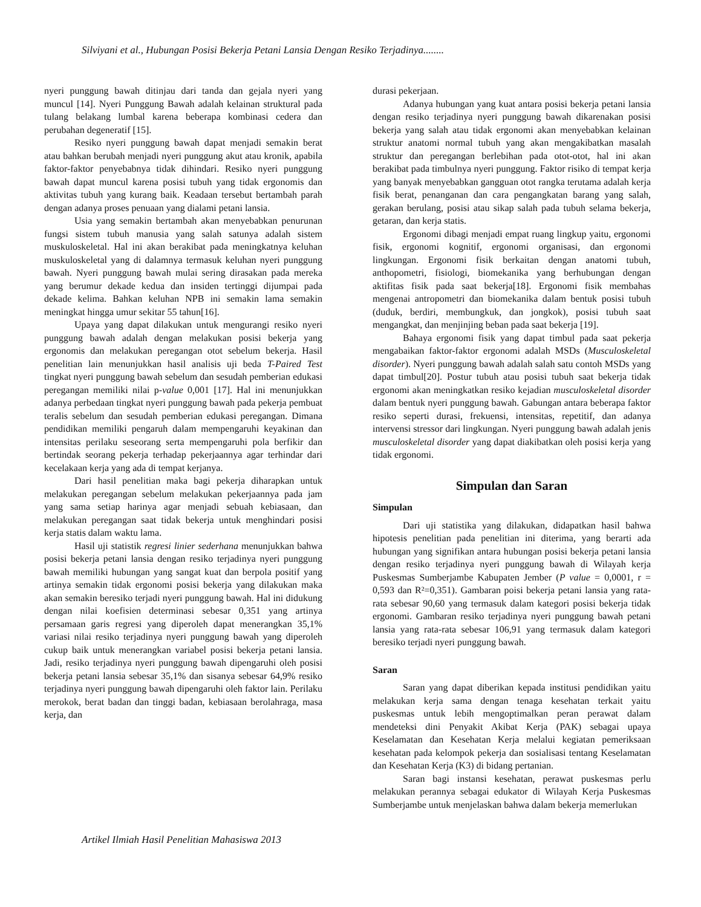Silviyani et al., Hubungan Posisi Bekerja Petani Lansia Dengan Resiko Terjadinya........
nyeri punggung bawah ditinjau dari tanda dan gejala nyeri yang muncul [14]. Nyeri Punggung Bawah adalah kelainan struktural pada tulang belakang lumbal karena beberapa kombinasi cedera dan perubahan degeneratif [15].
Resiko nyeri punggung bawah dapat menjadi semakin berat atau bahkan berubah menjadi nyeri punggung akut atau kronik, apabila faktor-faktor penyebabnya tidak dihindari. Resiko nyeri punggung bawah dapat muncul karena posisi tubuh yang tidak ergonomis dan aktivitas tubuh yang kurang baik. Keadaan tersebut bertambah parah dengan adanya proses penuaan yang dialami petani lansia.
Usia yang semakin bertambah akan menyebabkan penurunan fungsi sistem tubuh manusia yang salah satunya adalah sistem muskuloskeletal. Hal ini akan berakibat pada meningkatnya keluhan muskuloskeletal yang di dalamnya termasuk keluhan nyeri punggung bawah. Nyeri punggung bawah mulai sering dirasakan pada mereka yang berumur dekade kedua dan insiden tertinggi dijumpai pada dekade kelima. Bahkan keluhan NPB ini semakin lama semakin meningkat hingga umur sekitar 55 tahun[16].
Upaya yang dapat dilakukan untuk mengurangi resiko nyeri punggung bawah adalah dengan melakukan posisi bekerja yang ergonomis dan melakukan peregangan otot sebelum bekerja. Hasil penelitian lain menunjukkan hasil analisis uji beda T-Paired Test tingkat nyeri punggung bawah sebelum dan sesudah pemberian edukasi peregangan memiliki nilai p-value 0,001 [17]. Hal ini menunjukkan adanya perbedaan tingkat nyeri punggung bawah pada pekerja pembuat teralis sebelum dan sesudah pemberian edukasi peregangan. Dimana pendidikan memiliki pengaruh dalam mempengaruhi keyakinan dan intensitas perilaku seseorang serta mempengaruhi pola berfikir dan bertindak seorang pekerja terhadap pekerjaannya agar terhindar dari kecelakaan kerja yang ada di tempat kerjanya.
Dari hasil penelitian maka bagi pekerja diharapkan untuk melakukan peregangan sebelum melakukan pekerjaannya pada jam yang sama setiap harinya agar menjadi sebuah kebiasaan, dan melakukan peregangan saat tidak bekerja untuk menghindari posisi kerja statis dalam waktu lama.
Hasil uji statistik regresi linier sederhana menunjukkan bahwa posisi bekerja petani lansia dengan resiko terjadinya nyeri punggung bawah memiliki hubungan yang sangat kuat dan berpola positif yang artinya semakin tidak ergonomi posisi bekerja yang dilakukan maka akan semakin beresiko terjadi nyeri punggung bawah. Hal ini didukung dengan nilai koefisien determinasi sebesar 0,351 yang artinya persamaan garis regresi yang diperoleh dapat menerangkan 35,1% variasi nilai resiko terjadinya nyeri punggung bawah yang diperoleh cukup baik untuk menerangkan variabel posisi bekerja petani lansia. Jadi, resiko terjadinya nyeri punggung bawah dipengaruhi oleh posisi bekerja petani lansia sebesar 35,1% dan sisanya sebesar 64,9% resiko terjadinya nyeri punggung bawah dipengaruhi oleh faktor lain. Perilaku merokok, berat badan dan tinggi badan, kebiasaan berolahraga, masa kerja, dan
durasi pekerjaan.
Adanya hubungan yang kuat antara posisi bekerja petani lansia dengan resiko terjadinya nyeri punggung bawah dikarenakan posisi bekerja yang salah atau tidak ergonomi akan menyebabkan kelainan struktur anatomi normal tubuh yang akan mengakibatkan masalah struktur dan peregangan berlebihan pada otot-otot, hal ini akan berakibat pada timbulnya nyeri punggung. Faktor risiko di tempat kerja yang banyak menyebabkan gangguan otot rangka terutama adalah kerja fisik berat, penanganan dan cara pengangkatan barang yang salah, gerakan berulang, posisi atau sikap salah pada tubuh selama bekerja, getaran, dan kerja statis.
Ergonomi dibagi menjadi empat ruang lingkup yaitu, ergonomi fisik, ergonomi kognitif, ergonomi organisasi, dan ergonomi lingkungan. Ergonomi fisik berkaitan dengan anatomi tubuh, anthopometri, fisiologi, biomekanika yang berhubungan dengan aktifitas fisik pada saat bekerja[18]. Ergonomi fisik membahas mengenai antropometri dan biomekanika dalam bentuk posisi tubuh (duduk, berdiri, membungkuk, dan jongkok), posisi tubuh saat mengangkat, dan menjinjing beban pada saat bekerja [19].
Bahaya ergonomi fisik yang dapat timbul pada saat pekerja mengabaikan faktor-faktor ergonomi adalah MSDs (Musculoskeletal disorder). Nyeri punggung bawah adalah salah satu contoh MSDs yang dapat timbul[20]. Postur tubuh atau posisi tubuh saat bekerja tidak ergonomi akan meningkatkan resiko kejadian musculoskeletal disorder dalam bentuk nyeri punggung bawah. Gabungan antara beberapa faktor resiko seperti durasi, frekuensi, intensitas, repetitif, dan adanya intervensi stressor dari lingkungan. Nyeri punggung bawah adalah jenis musculoskeletal disorder yang dapat diakibatkan oleh posisi kerja yang tidak ergonomi.
Simpulan dan Saran
Simpulan
Dari uji statistika yang dilakukan, didapatkan hasil bahwa hipotesis penelitian pada penelitian ini diterima, yang berarti ada hubungan yang signifikan antara hubungan posisi bekerja petani lansia dengan resiko terjadinya nyeri punggung bawah di Wilayah kerja Puskesmas Sumberjambe Kabupaten Jember (P value = 0,0001, r = 0,593 dan R²=0,351). Gambaran poisi bekerja petani lansia yang rata-rata sebesar 90,60 yang termasuk dalam kategori posisi bekerja tidak ergonomi. Gambaran resiko terjadinya nyeri punggung bawah petani lansia yang rata-rata sebesar 106,91 yang termasuk dalam kategori beresiko terjadi nyeri punggung bawah.
Saran
Saran yang dapat diberikan kepada institusi pendidikan yaitu melakukan kerja sama dengan tenaga kesehatan terkait yaitu puskesmas untuk lebih mengoptimalkan peran perawat dalam mendeteksi dini Penyakit Akibat Kerja (PAK) sebagai upaya Keselamatan dan Kesehatan Kerja melalui kegiatan pemeriksaan kesehatan pada kelompok pekerja dan sosialisasi tentang Keselamatan dan Kesehatan Kerja (K3) di bidang pertanian.
Saran bagi instansi kesehatan, perawat puskesmas perlu melakukan perannya sebagai edukator di Wilayah Kerja Puskesmas Sumberjambe untuk menjelaskan bahwa dalam bekerja memerlukan
Artikel Ilmiah Hasil Penelitian Mahasiswa 2013